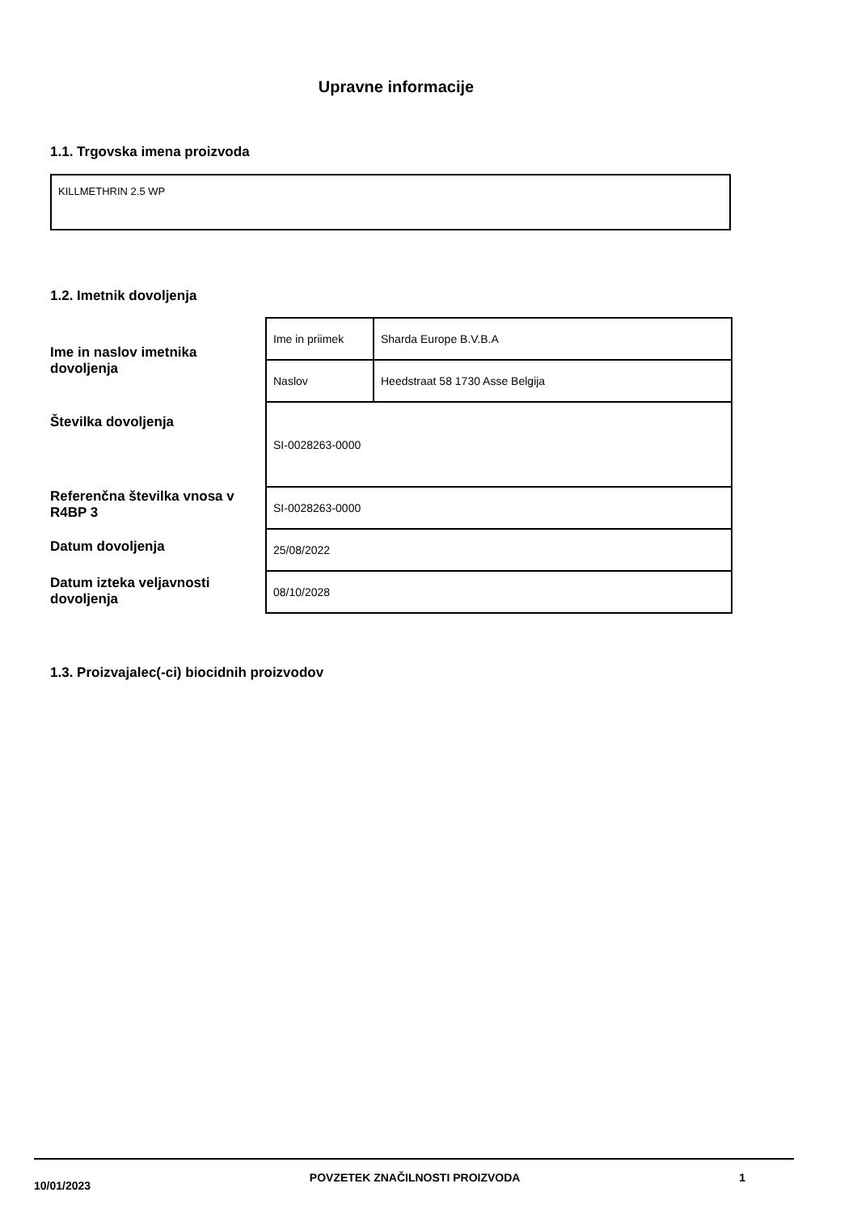Upravne informacije
1.1. Trgovska imena proizvoda
KILLMETHRIN 2.5 WP
1.2. Imetnik dovoljenja
Ime in naslov imetnika dovoljenja
Številka dovoljenja
Referenčna številka vnosa v R4BP 3
Datum dovoljenja
Datum izteka veljavnosti dovoljenja
| Ime in priimek | Sharda Europe B.V.B.A |
| Naslov | Heedstraat 58 1730 Asse Belgija |
| SI-0028263-0000 | |
| SI-0028263-0000 | |
| 25/08/2022 | |
| 08/10/2028 | |
1.3. Proizvajalec(-ci) biocidnih proizvodov
10/01/2023 POVZETEK ZNAČILNOSTI PROIZVODA 1